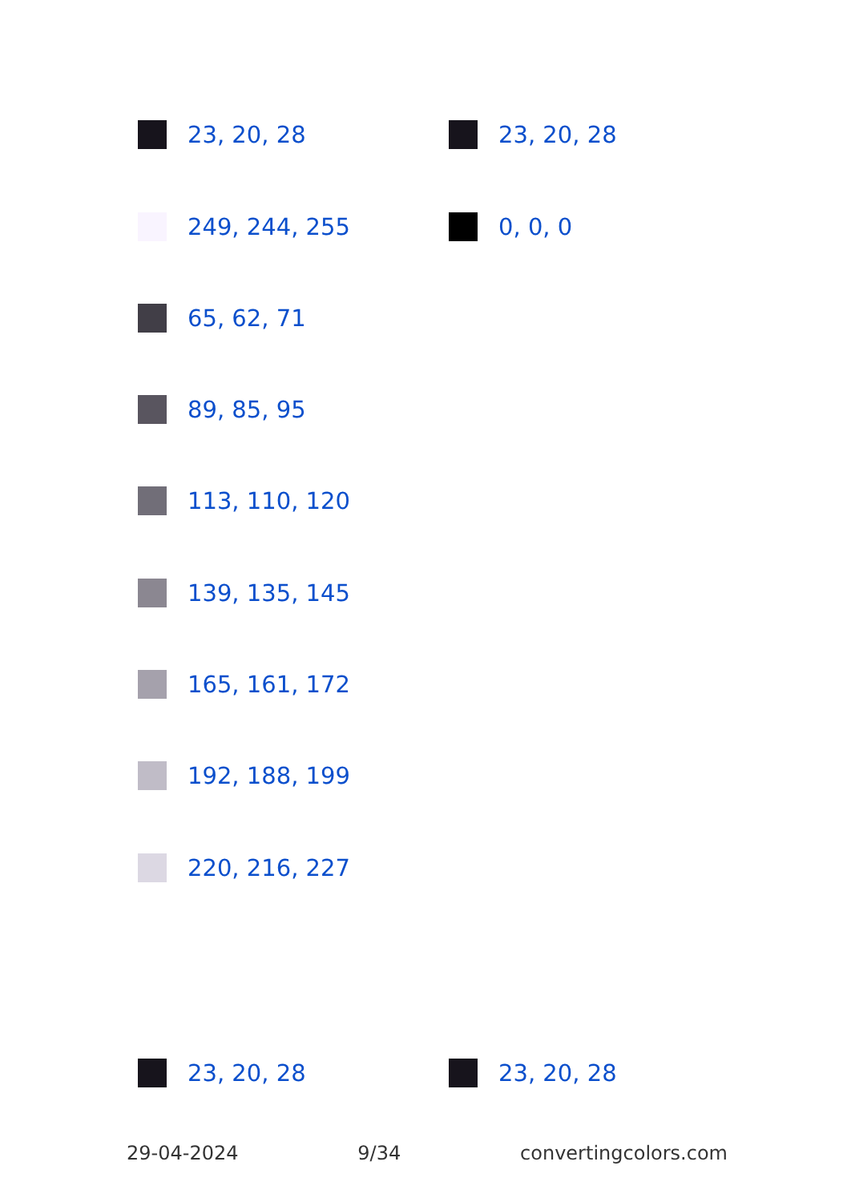23, 20, 28 23, 20, 28
249, 244, 255 0, 0, 0
65, 62, 71
89, 85, 95
113, 110, 120
139, 135, 145
165, 161, 172
192, 188, 199
220, 216, 227
23, 20, 28 23, 20, 28
29-04-2024 9/34 convertingcolors.com